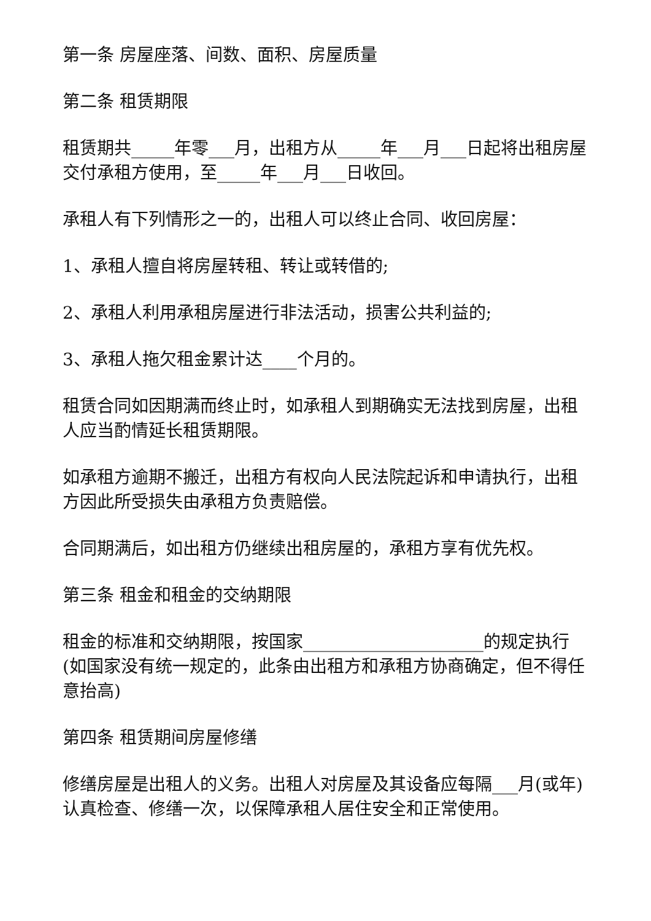第一条 房屋座落、间数、面积、房屋质量
第二条 租赁期限
租赁期共_____年零___月，出租方从_____年___月___日起将出租房屋交付承租方使用，至_____年___月___日收回。
承租人有下列情形之一的，出租人可以终止合同、收回房屋：
1、承租人擅自将房屋转租、转让或转借的;
2、承租人利用承租房屋进行非法活动，损害公共利益的;
3、承租人拖欠租金累计达____个月的。
租赁合同如因期满而终止时，如承租人到期确实无法找到房屋，出租人应当酌情延长租赁期限。
如承租方逾期不搬迁，出租方有权向人民法院起诉和申请执行，出租方因此所受损失由承租方负责赔偿。
合同期满后，如出租方仍继续出租房屋的，承租方享有优先权。
第三条 租金和租金的交纳期限
租金的标准和交纳期限，按国家_____________________的规定执行(如国家没有统一规定的，此条由出租方和承租方协商确定，但不得任意抬高)
第四条 租赁期间房屋修缮
修缮房屋是出租人的义务。出租人对房屋及其设备应每隔___月(或年)认真检查、修缮一次，以保障承租人居住安全和正常使用。